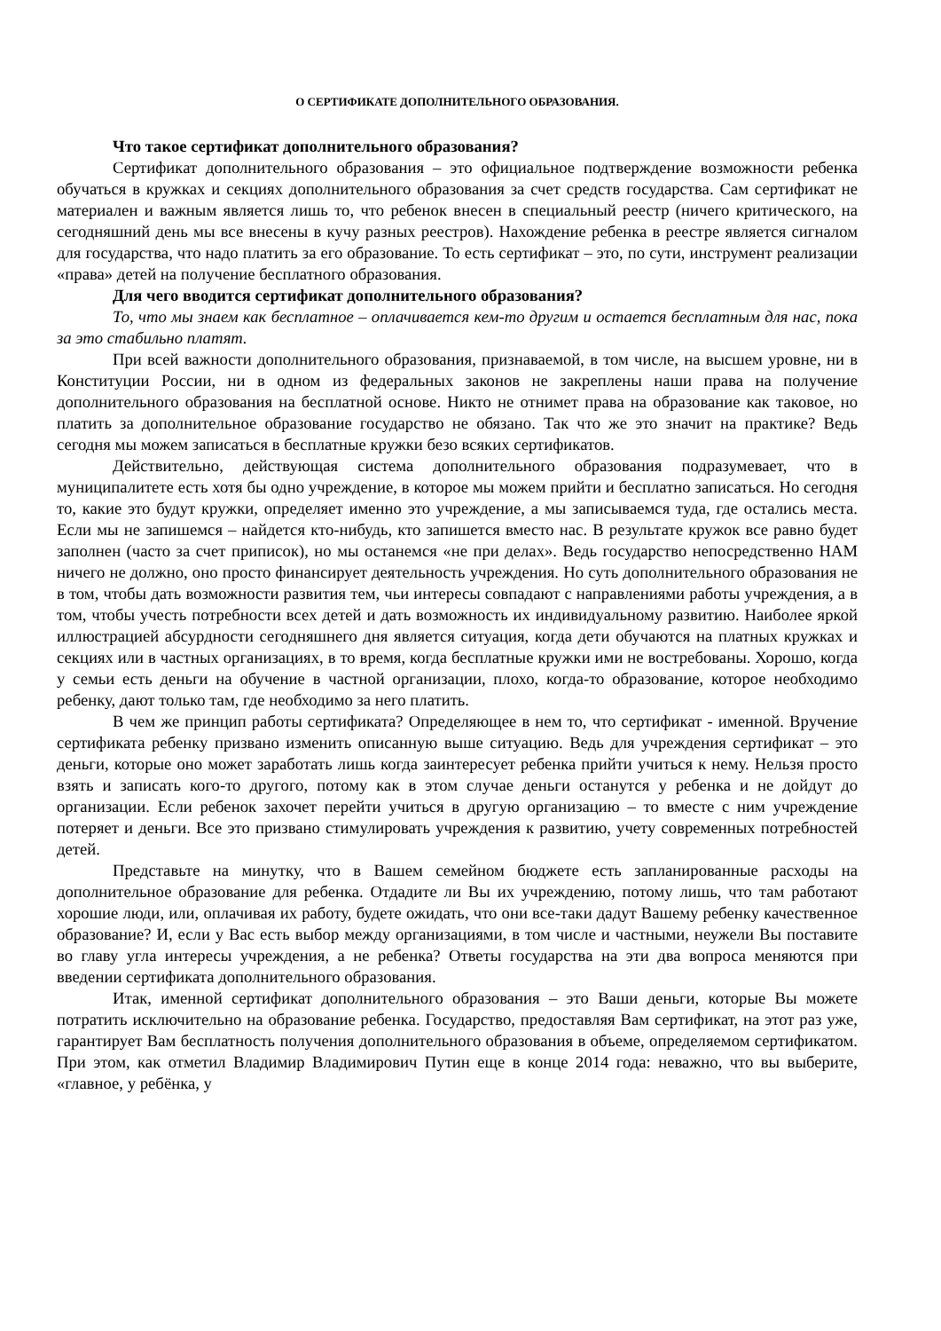О СЕРТИФИКАТЕ ДОПОЛНИТЕЛЬНОГО ОБРАЗОВАНИЯ.
Что такое сертификат дополнительного образования?
Сертификат дополнительного образования – это официальное подтверждение возможности ребенка обучаться в кружках и секциях дополнительного образования за счет средств государства. Сам сертификат не материален и важным является лишь то, что ребенок внесен в специальный реестр (ничего критического, на сегодняшний день мы все внесены в кучу разных реестров). Нахождение ребенка в реестре является сигналом для государства, что надо платить за его образование. То есть сертификат – это, по сути, инструмент реализации «права» детей на получение бесплатного образования.
Для чего вводится сертификат дополнительного образования?
То, что мы знаем как бесплатное – оплачивается кем-то другим и остается бесплатным для нас, пока за это стабильно платят.
При всей важности дополнительного образования, признаваемой, в том числе, на высшем уровне, ни в Конституции России, ни в одном из федеральных законов не закреплены наши права на получение дополнительного образования на бесплатной основе. Никто не отнимет права на образование как таковое, но платить за дополнительное образование государство не обязано. Так что же это значит на практике? Ведь сегодня мы можем записаться в бесплатные кружки безо всяких сертификатов.
Действительно, действующая система дополнительного образования подразумевает, что в муниципалитете есть хотя бы одно учреждение, в которое мы можем прийти и бесплатно записаться. Но сегодня то, какие это будут кружки, определяет именно это учреждение, а мы записываемся туда, где остались места. Если мы не запишемся – найдется кто-нибудь, кто запишется вместо нас. В результате кружок все равно будет заполнен (часто за счет приписок), но мы останемся «не при делах». Ведь государство непосредственно НАМ ничего не должно, оно просто финансирует деятельность учреждения. Но суть дополнительного образования не в том, чтобы дать возможности развития тем, чьи интересы совпадают с направлениями работы учреждения, а в том, чтобы учесть потребности всех детей и дать возможность их индивидуальному развитию. Наиболее яркой иллюстрацией абсурдности сегодняшнего дня является ситуация, когда дети обучаются на платных кружках и секциях или в частных организациях, в то время, когда бесплатные кружки ими не востребованы. Хорошо, когда у семьи есть деньги на обучение в частной организации, плохо, когда-то образование, которое необходимо ребенку, дают только там, где необходимо за него платить.
В чем же принцип работы сертификата? Определяющее в нем то, что сертификат - именной. Вручение сертификата ребенку призвано изменить описанную выше ситуацию. Ведь для учреждения сертификат – это деньги, которые оно может заработать лишь когда заинтересует ребенка прийти учиться к нему. Нельзя просто взять и записать кого-то другого, потому как в этом случае деньги останутся у ребенка и не дойдут до организации. Если ребенок захочет перейти учиться в другую организацию – то вместе с ним учреждение потеряет и деньги. Все это призвано стимулировать учреждения к развитию, учету современных потребностей детей.
Представьте на минутку, что в Вашем семейном бюджете есть запланированные расходы на дополнительное образование для ребенка. Отдадите ли Вы их учреждению, потому лишь, что там работают хорошие люди, или, оплачивая их работу, будете ожидать, что они все-таки дадут Вашему ребенку качественное образование? И, если у Вас есть выбор между организациями, в том числе и частными, неужели Вы поставите во главу угла интересы учреждения, а не ребенка? Ответы государства на эти два вопроса меняются при введении сертификата дополнительного образования.
Итак, именной сертификат дополнительного образования – это Ваши деньги, которые Вы можете потратить исключительно на образование ребенка. Государство, предоставляя Вам сертификат, на этот раз уже, гарантирует Вам бесплатность получения дополнительного образования в объеме, определяемом сертификатом. При этом, как отметил Владимир Владимирович Путин еще в конце 2014 года: неважно, что вы выберите, «главное, у ребёнка, у